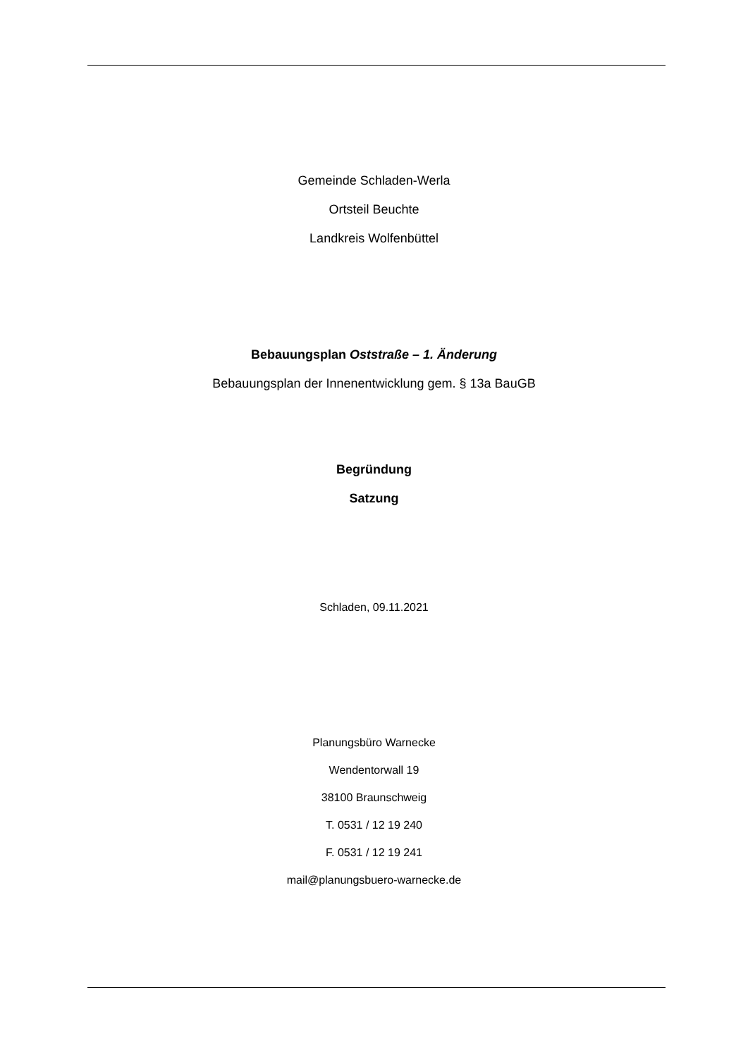Gemeinde Schladen-Werla
Ortsteil Beuchte
Landkreis Wolfenbüttel
Bebauungsplan Oststraße – 1. Änderung
Bebauungsplan der Innenentwicklung gem. § 13a BauGB
Begründung
Satzung
Schladen, 09.11.2021
Planungsbüro Warnecke
Wendentorwall 19
38100 Braunschweig
T. 0531 / 12 19 240
F. 0531 / 12 19 241
mail@planungsbuero-warnecke.de